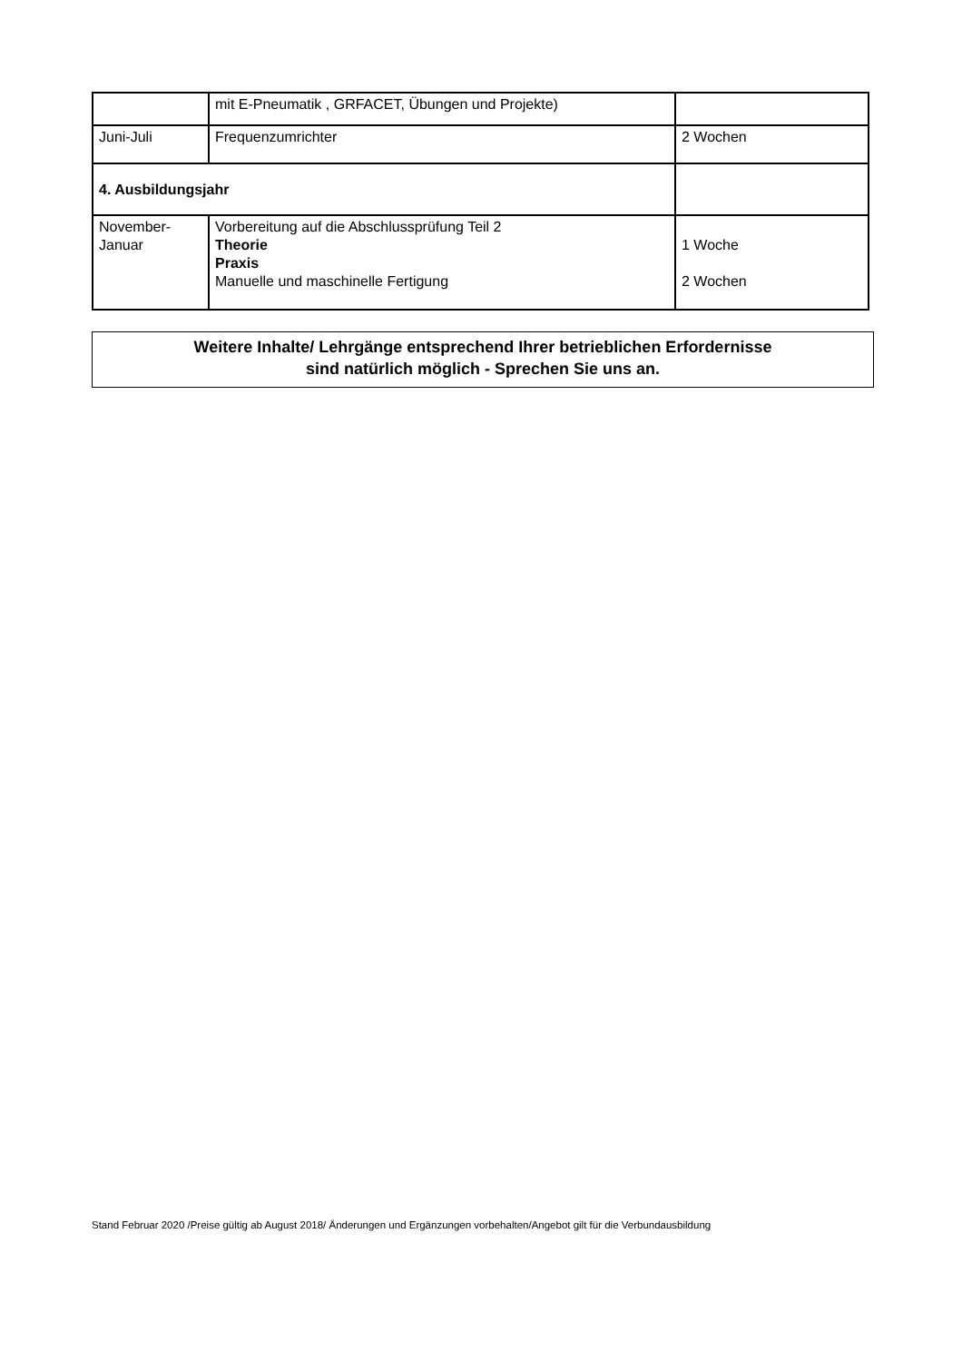| | mit E-Pneumatik , GRFACET, Übungen und Projekte) | |
| Juni-Juli | Frequenzumrichter | 2 Wochen |
| 4. Ausbildungsjahr | | |
| November- Januar | Vorbereitung auf die Abschlussprüfung Teil 2 Theorie Praxis Manuelle und maschinelle Fertigung | 1 Woche 2 Wochen |
Weitere Inhalte/ Lehrgänge entsprechend Ihrer betrieblichen Erfordernisse
sind natürlich möglich - Sprechen Sie uns an.
Stand Februar 2020 /Preise gültig ab August 2018/ Änderungen und Ergänzungen vorbehalten/Angebot gilt für die Verbundausbildung